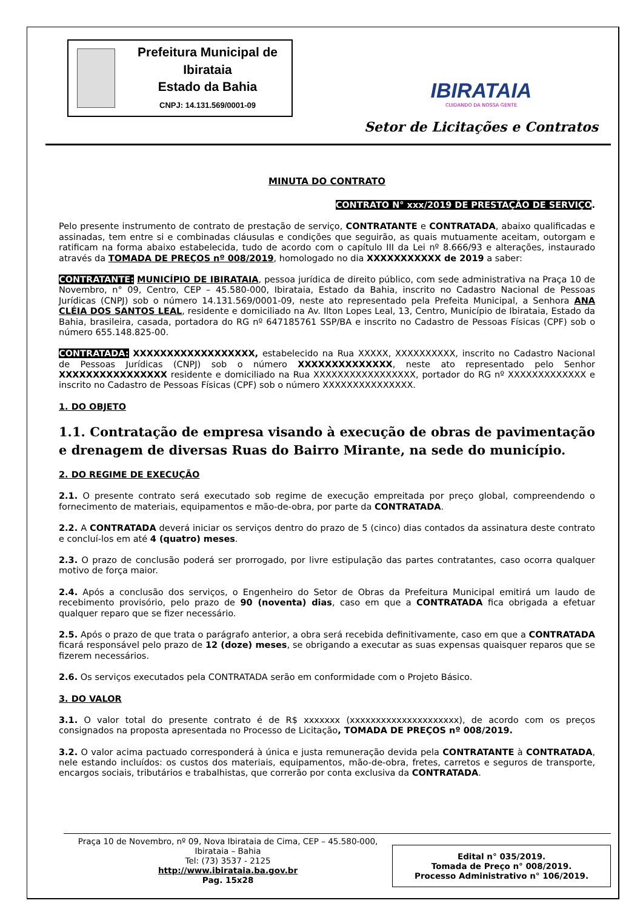Prefeitura Municipal de Ibirataia
Estado da Bahia
CNPJ: 14.131.569/0001-09
IBIRATAIA
CUIDANDO DA NOSSA GENTE
Setor de Licitações e Contratos
MINUTA DO CONTRATO
CONTRATO N° xxx/2019 DE PRESTAÇÃO DE SERVIÇO.
Pelo presente instrumento de contrato de prestação de serviço, CONTRATANTE e CONTRATADA, abaixo qualificadas e assinadas, tem entre si e combinadas cláusulas e condições que seguirão, as quais mutuamente aceitam, outorgam e ratificam na forma abaixo estabelecida, tudo de acordo com o capítulo III da Lei nº 8.666/93 e alterações, instaurado através da TOMADA DE PREÇOS nº 008/2019, homologado no dia XXXXXXXXXXX de 2019 a saber:
CONTRATANTE: MUNICÍPIO DE IBIRATAIA, pessoa jurídica de direito público, com sede administrativa na Praça 10 de Novembro, n° 09, Centro, CEP – 45.580-000, Ibirataia, Estado da Bahia, inscrito no Cadastro Nacional de Pessoas Jurídicas (CNPJ) sob o número 14.131.569/0001-09, neste ato representado pela Prefeita Municipal, a Senhora ANA CLÉIA DOS SANTOS LEAL, residente e domiciliado na Av. Ilton Lopes Leal, 13, Centro, Município de Ibirataia, Estado da Bahia, brasileira, casada, portadora do RG nº 647185761 SSP/BA e inscrito no Cadastro de Pessoas Físicas (CPF) sob o número 655.148.825-00.
CONTRATADA: XXXXXXXXXXXXXXXXXX, estabelecido na Rua XXXXX, XXXXXXXXXX, inscrito no Cadastro Nacional de Pessoas Jurídicas (CNPJ) sob o número XXXXXXXXXXXXXX, neste ato representado pelo Senhor XXXXXXXXXXXXXXXX residente e domiciliado na Rua XXXXXXXXXXXXXXXXX, portador do RG nº XXXXXXXXXXXXX e inscrito no Cadastro de Pessoas Físicas (CPF) sob o número XXXXXXXXXXXXXXX.
1. DO OBJETO
1.1. Contratação de empresa visando à execução de obras de pavimentação e drenagem de diversas Ruas do Bairro Mirante, na sede do município.
2. DO REGIME DE EXECUÇÃO
2.1. O presente contrato será executado sob regime de execução empreitada por preço global, compreendendo o fornecimento de materiais, equipamentos e mão-de-obra, por parte da CONTRATADA.
2.2. A CONTRATADA deverá iniciar os serviços dentro do prazo de 5 (cinco) dias contados da assinatura deste contrato e concluí-los em até 4 (quatro) meses.
2.3. O prazo de conclusão poderá ser prorrogado, por livre estipulação das partes contratantes, caso ocorra qualquer motivo de força maior.
2.4. Após a conclusão dos serviços, o Engenheiro do Setor de Obras da Prefeitura Municipal emitirá um laudo de recebimento provisório, pelo prazo de 90 (noventa) dias, caso em que a CONTRATADA fica obrigada a efetuar qualquer reparo que se fizer necessário.
2.5. Após o prazo de que trata o parágrafo anterior, a obra será recebida definitivamente, caso em que a CONTRATADA ficará responsável pelo prazo de 12 (doze) meses, se obrigando a executar as suas expensas quaisquer reparos que se fizerem necessários.
2.6. Os serviços executados pela CONTRATADA serão em conformidade com o Projeto Básico.
3. DO VALOR
3.1. O valor total do presente contrato é de R$ xxxxxxx (xxxxxxxxxxxxxxxxxxxxx), de acordo com os preços consignados na proposta apresentada no Processo de Licitação, TOMADA DE PREÇOS nº 008/2019.
3.2. O valor acima pactuado corresponderá à única e justa remuneração devida pela CONTRATANTE à CONTRATADA, nele estando incluídos: os custos dos materiais, equipamentos, mão-de-obra, fretes, carretos e seguros de transporte, encargos sociais, tributários e trabalhistas, que correrão por conta exclusiva da CONTRATADA.
Praça 10 de Novembro, nº 09, Nova Ibirataia de Cima, CEP – 45.580-000,
Ibirataia – Bahia
Tel: (73) 3537 - 2125
http://www.ibirataia.ba.gov.br
Pag. 15x28
Edital n° 035/2019.
Tomada de Preço n° 008/2019.
Processo Administrativo n° 106/2019.